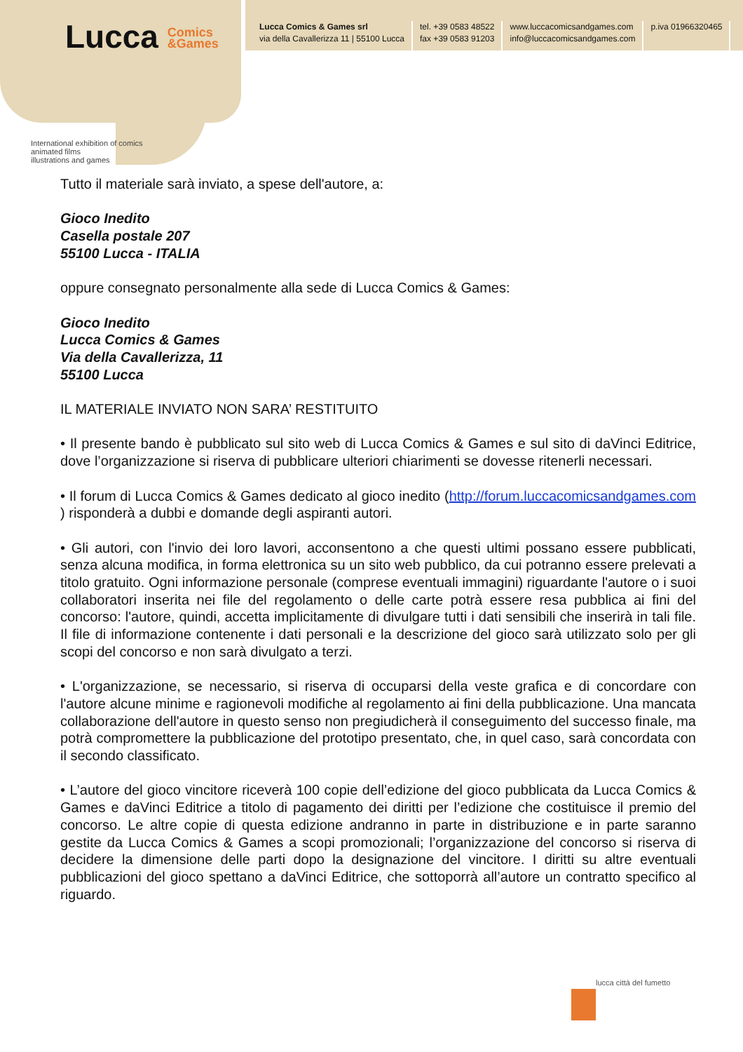Lucca Comics
&Games
International exhibition of comics
animated films
illustrations and games
Lucca Comics & Games srl
via della Cavallerizza 11 | 55100 Lucca
tel. +39 0583 48522
fax +39 0583 91203
www.luccacomicsandgames.com
info@luccacomicsandgames.com
p.iva 01966320465
Tutto il materiale sarà inviato, a spese dell'autore, a:
Gioco Inedito
Casella postale 207
55100 Lucca - ITALIA
oppure consegnato personalmente alla sede di Lucca Comics & Games:
Gioco Inedito
Lucca Comics & Games
Via della Cavallerizza, 11
55100 Lucca
IL MATERIALE INVIATO NON SARA’ RESTITUITO
• Il presente bando è pubblicato sul sito web di Lucca Comics & Games e sul sito di daVinci Editrice, dove l’organizzazione si riserva di pubblicare ulteriori chiarimenti se dovesse ritenerli necessari.
• Il forum di Lucca Comics & Games dedicato al gioco inedito (http://forum.luccacomicsandgames.com ) risponderà a dubbi e domande degli aspiranti autori.
• Gli autori, con l'invio dei loro lavori, acconsentono a che questi ultimi possano essere pubblicati, senza alcuna modifica, in forma elettronica su un sito web pubblico, da cui potranno essere prelevati a titolo gratuito. Ogni informazione personale (comprese eventuali immagini) riguardante l'autore o i suoi collaboratori inserita nei file del regolamento o delle carte potrà essere resa pubblica ai fini del concorso: l'autore, quindi, accetta implicitamente di divulgare tutti i dati sensibili che inserirà in tali file. Il file di informazione contenente i dati personali e la descrizione del gioco sarà utilizzato solo per gli scopi del concorso e non sarà divulgato a terzi.
• L'organizzazione, se necessario, si riserva di occuparsi della veste grafica e di concordare con l'autore alcune minime e ragionevoli modifiche al regolamento ai fini della pubblicazione. Una mancata collaborazione dell'autore in questo senso non pregiudicherà il conseguimento del successo finale, ma potrà compromettere la pubblicazione del prototipo presentato, che, in quel caso, sarà concordata con il secondo classificato.
• L’autore del gioco vincitore riceverà 100 copie dell’edizione del gioco pubblicata da Lucca Comics & Games e daVinci Editrice a titolo di pagamento dei diritti per l’edizione che costituisce il premio del concorso. Le altre copie di questa edizione andranno in parte in distribuzione e in parte saranno gestite da Lucca Comics & Games a scopi promozionali; l’organizzazione del concorso si riserva di decidere la dimensione delle parti dopo la designazione del vincitore. I diritti su altre eventuali pubblicazioni del gioco spettano a daVinci Editrice, che sottoporrà all’autore un contratto specifico al riguardo.
lucca città del fumetto